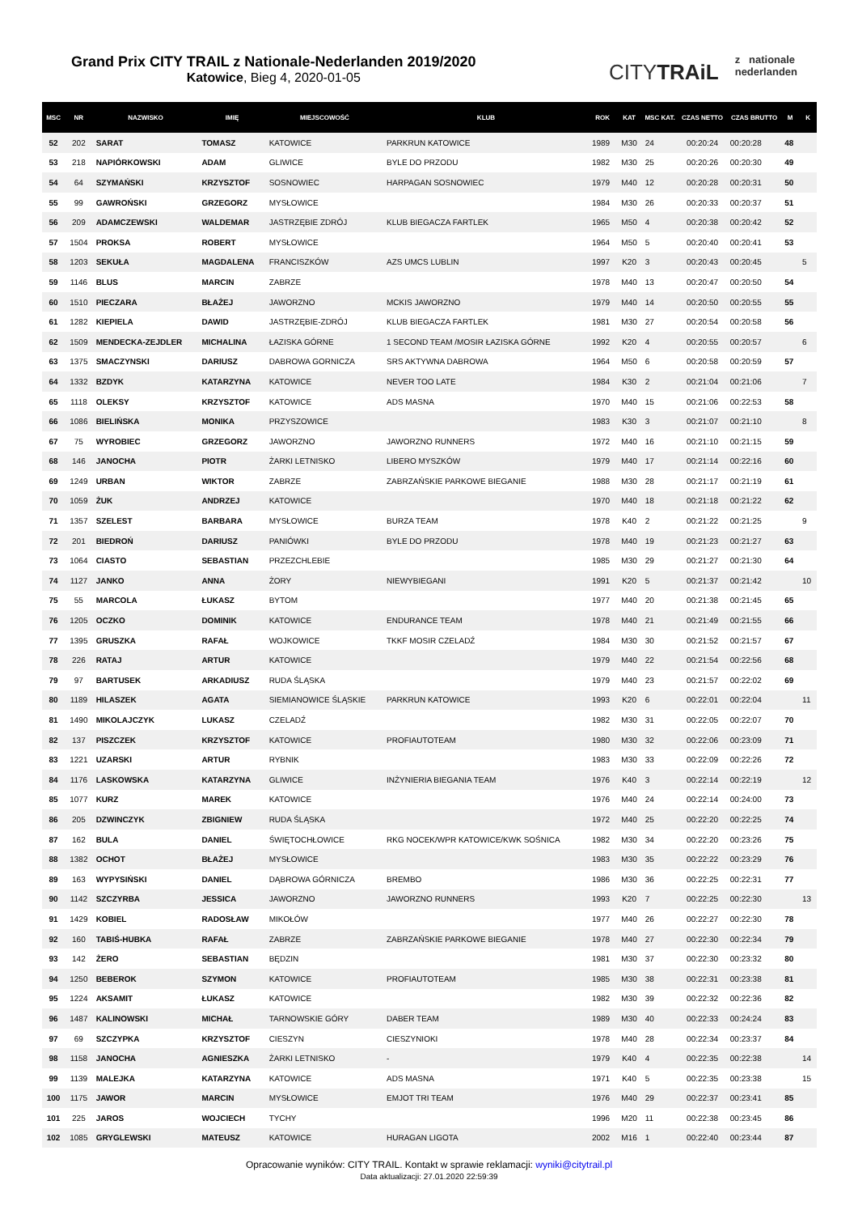Grand Prix CITY TRAIL z Nationale-Nederlanden 2019/2020
Katowice, Bieg 4, 2020-01-05
CITYTRAiL
z nationale
nederlanden
| MSC | NR | NAZWISKO | IMIĘ | MIEJSCOWOŚĆ | KLUB | ROK | KAT | MSC KAT. | CZAS NETTO | CZAS BRUTTO | M | K |
| --- | --- | --- | --- | --- | --- | --- | --- | --- | --- | --- | --- | --- |
| 52 | 202 | SARAT | TOMASZ | KATOWICE | PARKRUN KATOWICE | 1989 | M30 | 24 | 00:20:24 | 00:20:28 | 48 | |
| 53 | 218 | NAPIÓRKOWSKI | ADAM | GLIWICE | BYLE DO PRZODU | 1982 | M30 | 25 | 00:20:26 | 00:20:30 | 49 | |
| 54 | 64 | SZYMAŃSKI | KRZYSZTOF | SOSNOWIEC | HARPAGAN SOSNOWIEC | 1979 | M40 | 12 | 00:20:28 | 00:20:31 | 50 | |
| 55 | 99 | GAWROŃSKI | GRZEGORZ | MYSŁOWICE | | 1984 | M30 | 26 | 00:20:33 | 00:20:37 | 51 | |
| 56 | 209 | ADAMCZEWSKI | WALDEMAR | JASTRZĘBIE ZDRÓJ | KLUB BIEGACZA FARTLEK | 1965 | M50 | 4 | 00:20:38 | 00:20:42 | 52 | |
| 57 | 1504 | PROKSA | ROBERT | MYSŁOWICE | | 1964 | M50 | 5 | 00:20:40 | 00:20:41 | 53 | |
| 58 | 1203 | SEKUŁA | MAGDALENA | FRANCISZKÓW | AZS UMCS LUBLIN | 1997 | K20 | 3 | 00:20:43 | 00:20:45 | | 5 |
| 59 | 1146 | BLUS | MARCIN | ZABRZE | | 1978 | M40 | 13 | 00:20:47 | 00:20:50 | 54 | |
| 60 | 1510 | PIECZARA | BŁAŻEJ | JAWORZNO | MCKIS JAWORZNO | 1979 | M40 | 14 | 00:20:50 | 00:20:55 | 55 | |
| 61 | 1282 | KIEPIELA | DAWID | JASTRZĘBIE-ZDRÓJ | KLUB BIEGACZA FARTLEK | 1981 | M30 | 27 | 00:20:54 | 00:20:58 | 56 | |
| 62 | 1509 | MENDECKA-ZEJDLER | MICHALINA | ŁAZISKA GÓRNE | 1 SECOND TEAM /MOSIR ŁAZISKA GÓRNE | 1992 | K20 | 4 | 00:20:55 | 00:20:57 | | 6 |
| 63 | 1375 | SMACZYNSKI | DARIUSZ | DABROWA GORNICZA | SRS AKTYWNA DABROWA | 1964 | M50 | 6 | 00:20:58 | 00:20:59 | 57 | |
| 64 | 1332 | BZDYK | KATARZYNA | KATOWICE | NEVER TOO LATE | 1984 | K30 | 2 | 00:21:04 | 00:21:06 | | 7 |
| 65 | 1118 | OLEKSY | KRZYSZTOF | KATOWICE | ADS MASNA | 1970 | M40 | 15 | 00:21:06 | 00:22:53 | 58 | |
| 66 | 1086 | BIELIŃSKA | MONIKA | PRZYSZOWICE | | 1983 | K30 | 3 | 00:21:07 | 00:21:10 | | 8 |
| 67 | 75 | WYROBIEC | GRZEGORZ | JAWORZNO | JAWORZNO RUNNERS | 1972 | M40 | 16 | 00:21:10 | 00:21:15 | 59 | |
| 68 | 146 | JANOCHA | PIOTR | ŻARKI LETNISKO | LIBERO MYSZKÓW | 1979 | M40 | 17 | 00:21:14 | 00:22:16 | 60 | |
| 69 | 1249 | URBAN | WIKTOR | ZABRZE | ZABRZAŃSKIE PARKOWE BIEGANIE | 1988 | M30 | 28 | 00:21:17 | 00:21:19 | 61 | |
| 70 | 1059 | ŻUK | ANDRZEJ | KATOWICE | | 1970 | M40 | 18 | 00:21:18 | 00:21:22 | 62 | |
| 71 | 1357 | SZELEST | BARBARA | MYSŁOWICE | BURZA TEAM | 1978 | K40 | 2 | 00:21:22 | 00:21:25 | | 9 |
| 72 | 201 | BIEDROŃ | DARIUSZ | PANIÓWKI | BYLE DO PRZODU | 1978 | M40 | 19 | 00:21:23 | 00:21:27 | 63 | |
| 73 | 1064 | CIASTO | SEBASTIAN | PRZEZCHLEBIE | | 1985 | M30 | 29 | 00:21:27 | 00:21:30 | 64 | |
| 74 | 1127 | JANKO | ANNA | ŻORY | NIEWYBIEGANI | 1991 | K20 | 5 | 00:21:37 | 00:21:42 | | 10 |
| 75 | 55 | MARCOLA | ŁUKASZ | BYTOM | | 1977 | M40 | 20 | 00:21:38 | 00:21:45 | 65 | |
| 76 | 1205 | OCZKO | DOMINIK | KATOWICE | ENDURANCE TEAM | 1978 | M40 | 21 | 00:21:49 | 00:21:55 | 66 | |
| 77 | 1395 | GRUSZKA | RAFAŁ | WOJKOWICE | TKKF MOSIR CZELADŹ | 1984 | M30 | 30 | 00:21:52 | 00:21:57 | 67 | |
| 78 | 226 | RATAJ | ARTUR | KATOWICE | | 1979 | M40 | 22 | 00:21:54 | 00:22:56 | 68 | |
| 79 | 97 | BARTUSEK | ARKADIUSZ | RUDA ŚLĄSKA | | 1979 | M40 | 23 | 00:21:57 | 00:22:02 | 69 | |
| 80 | 1189 | HILASZEK | AGATA | SIEMIANOWICE ŚLĄSKIE | PARKRUN KATOWICE | 1993 | K20 | 6 | 00:22:01 | 00:22:04 | | 11 |
| 81 | 1490 | MIKOLAJCZYK | LUKASZ | CZELADŹ | | 1982 | M30 | 31 | 00:22:05 | 00:22:07 | 70 | |
| 82 | 137 | PISZCZEK | KRZYSZTOF | KATOWICE | PROFIAUTOTEAM | 1980 | M30 | 32 | 00:22:06 | 00:23:09 | 71 | |
| 83 | 1221 | UZARSKI | ARTUR | RYBNIK | | 1983 | M30 | 33 | 00:22:09 | 00:22:26 | 72 | |
| 84 | 1176 | LASKOWSKA | KATARZYNA | GLIWICE | INŻYNIERIA BIEGANIA TEAM | 1976 | K40 | 3 | 00:22:14 | 00:22:19 | | 12 |
| 85 | 1077 | KURZ | MAREK | KATOWICE | | 1976 | M40 | 24 | 00:22:14 | 00:24:00 | 73 | |
| 86 | 205 | DZWINCZYK | ZBIGNIEW | RUDA ŚLĄSKA | | 1972 | M40 | 25 | 00:22:20 | 00:22:25 | 74 | |
| 87 | 162 | BULA | DANIEL | ŚWIĘTOCHŁOWICE | RKG NOCEK/WPR KATOWICE/KWK SOŚNICA | 1982 | M30 | 34 | 00:22:20 | 00:23:26 | 75 | |
| 88 | 1382 | OCHOT | BŁAŻEJ | MYSŁOWICE | | 1983 | M30 | 35 | 00:22:22 | 00:23:29 | 76 | |
| 89 | 163 | WYPYSIŃSKI | DANIEL | DĄBROWA GÓRNICZA | BREMBO | 1986 | M30 | 36 | 00:22:25 | 00:22:31 | 77 | |
| 90 | 1142 | SZCZYRBA | JESSICA | JAWORZNO | JAWORZNO RUNNERS | 1993 | K20 | 7 | 00:22:25 | 00:22:30 | | 13 |
| 91 | 1429 | KOBIEL | RADOSŁAW | MIKOŁÓW | | 1977 | M40 | 26 | 00:22:27 | 00:22:30 | 78 | |
| 92 | 160 | TABIŚ-HUBKA | RAFAŁ | ZABRZE | ZABRZAŃSKIE PARKOWE BIEGANIE | 1978 | M40 | 27 | 00:22:30 | 00:22:34 | 79 | |
| 93 | 142 | ŻERO | SEBASTIAN | BĘDZIN | | 1981 | M30 | 37 | 00:22:30 | 00:23:32 | 80 | |
| 94 | 1250 | BEBEROK | SZYMON | KATOWICE | PROFIAUTOTEAM | 1985 | M30 | 38 | 00:22:31 | 00:23:38 | 81 | |
| 95 | 1224 | AKSAMIT | ŁUKASZ | KATOWICE | | 1982 | M30 | 39 | 00:22:32 | 00:22:36 | 82 | |
| 96 | 1487 | KALINOWSKI | MICHAŁ | TARNOWSKIE GÓRY | DABER TEAM | 1989 | M30 | 40 | 00:22:33 | 00:24:24 | 83 | |
| 97 | 69 | SZCZYPKA | KRZYSZTOF | CIESZYN | CIESZYNIOKI | 1978 | M40 | 28 | 00:22:34 | 00:23:37 | 84 | |
| 98 | 1158 | JANOCHA | AGNIESZKA | ŻARKI LETNISKO | - | 1979 | K40 | 4 | 00:22:35 | 00:22:38 | | 14 |
| 99 | 1139 | MALEJKA | KATARZYNA | KATOWICE | ADS MASNA | 1971 | K40 | 5 | 00:22:35 | 00:23:38 | | 15 |
| 100 | 1175 | JAWOR | MARCIN | MYSŁOWICE | EMJOT TRI TEAM | 1976 | M40 | 29 | 00:22:37 | 00:23:41 | 85 | |
| 101 | 225 | JAROS | WOJCIECH | TYCHY | | 1996 | M20 | 11 | 00:22:38 | 00:23:45 | 86 | |
| 102 | 1085 | GRYGLEWSKI | MATEUSZ | KATOWICE | HURAGAN LIGOTA | 2002 | M16 | 1 | 00:22:40 | 00:23:44 | 87 | |
Opracowanie wyników: CITY TRAIL. Kontakt w sprawie reklamacji: wyniki@citytrail.pl
Data aktualizacji: 27.01.2020 22:59:39